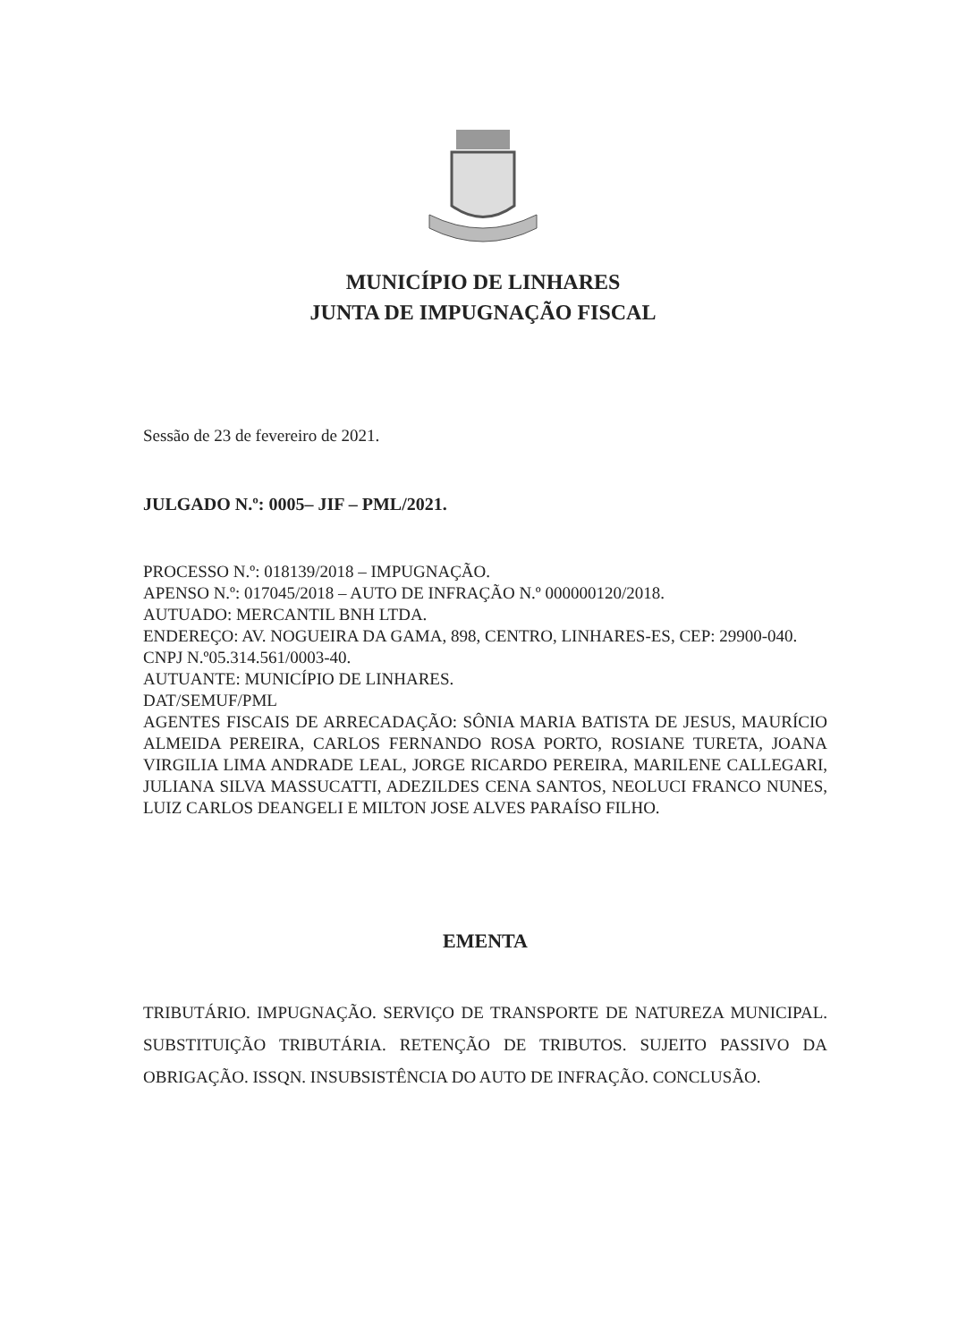MUNICÍPIO DE LINHARES
JUNTA DE IMPUGNAÇÃO FISCAL
Sessão de 23 de fevereiro de 2021.
JULGADO N.º: 0005– JIF – PML/2021.
PROCESSO N.º: 018139/2018 – IMPUGNAÇÃO.
APENSO N.º: 017045/2018 – AUTO DE INFRAÇÃO N.º 000000120/2018.
AUTUADO: MERCANTIL BNH LTDA.
ENDEREÇO: AV. NOGUEIRA DA GAMA, 898, CENTRO, LINHARES-ES, CEP: 29900-040.
CNPJ N.º05.314.561/0003-40.
AUTUANTE: MUNICÍPIO DE LINHARES.
DAT/SEMUF/PML
AGENTES FISCAIS DE ARRECADAÇÃO: SÔNIA MARIA BATISTA DE JESUS, MAURÍCIO ALMEIDA PEREIRA, CARLOS FERNANDO ROSA PORTO, ROSIANE TURETA, JOANA VIRGILIA LIMA ANDRADE LEAL, JORGE RICARDO PEREIRA, MARILENE CALLEGARI, JULIANA SILVA MASSUCATTI, ADEZILDES CENA SANTOS, NEOLUCI FRANCO NUNES, LUIZ CARLOS DEANGELI E MILTON JOSE ALVES PARAÍSO FILHO.
EMENTA
TRIBUTÁRIO. IMPUGNAÇÃO. SERVIÇO DE TRANSPORTE DE NATUREZA MUNICIPAL. SUBSTITUIÇÃO TRIBUTÁRIA. RETENÇÃO DE TRIBUTOS. SUJEITO PASSIVO DA OBRIGAÇÃO. ISSQN. INSUBSISTÊNCIA DO AUTO DE INFRAÇÃO. CONCLUSÃO.